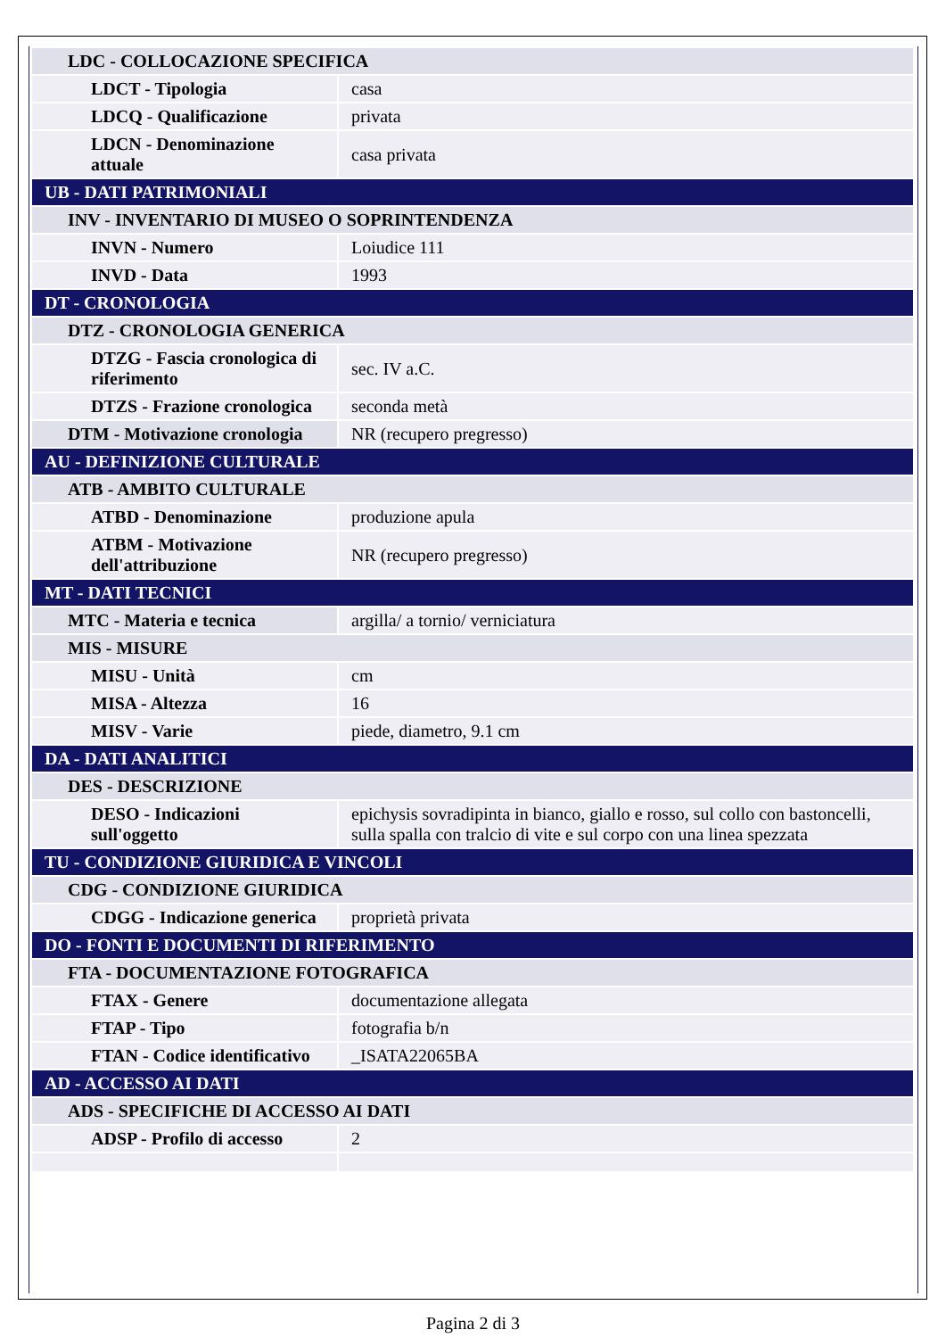| LDC - COLLOCAZIONE SPECIFICA | |
| LDCT - Tipologia | casa |
| LDCQ - Qualificazione | privata |
| LDCN - Denominazione attuale | casa privata |
| UB - DATI PATRIMONIALI | |
| INV - INVENTARIO DI MUSEO O SOPRINTENDENZA | |
| INVN - Numero | Loiudice 111 |
| INVD - Data | 1993 |
| DT - CRONOLOGIA | |
| DTZ - CRONOLOGIA GENERICA | |
| DTZG - Fascia cronologica di riferimento | sec. IV a.C. |
| DTZS - Frazione cronologica | seconda metà |
| DTM - Motivazione cronologia | NR (recupero pregresso) |
| AU - DEFINIZIONE CULTURALE | |
| ATB - AMBITO CULTURALE | |
| ATBD - Denominazione | produzione apula |
| ATBM - Motivazione dell'attribuzione | NR (recupero pregresso) |
| MT - DATI TECNICI | |
| MTC - Materia e tecnica | argilla/ a tornio/ verniciatura |
| MIS - MISURE | |
| MISU - Unità | cm |
| MISA - Altezza | 16 |
| MISV - Varie | piede, diametro, 9.1 cm |
| DA - DATI ANALITICI | |
| DES - DESCRIZIONE | |
| DESO - Indicazioni sull'oggetto | epichysis sovradipinta in bianco, giallo e rosso, sul collo con bastoncelli, sulla spalla con tralcio di vite e sul corpo con una linea spezzata |
| TU - CONDIZIONE GIURIDICA E VINCOLI | |
| CDG - CONDIZIONE GIURIDICA | |
| CDGG - Indicazione generica | proprietà privata |
| DO - FONTI E DOCUMENTI DI RIFERIMENTO | |
| FTA - DOCUMENTAZIONE FOTOGRAFICA | |
| FTAX - Genere | documentazione allegata |
| FTAP - Tipo | fotografia b/n |
| FTAN - Codice identificativo | _ISATA22065BA |
| AD - ACCESSO AI DATI | |
| ADS - SPECIFICHE DI ACCESSO AI DATI | |
| ADSP - Profilo di accesso | 2 |
Pagina 2 di 3